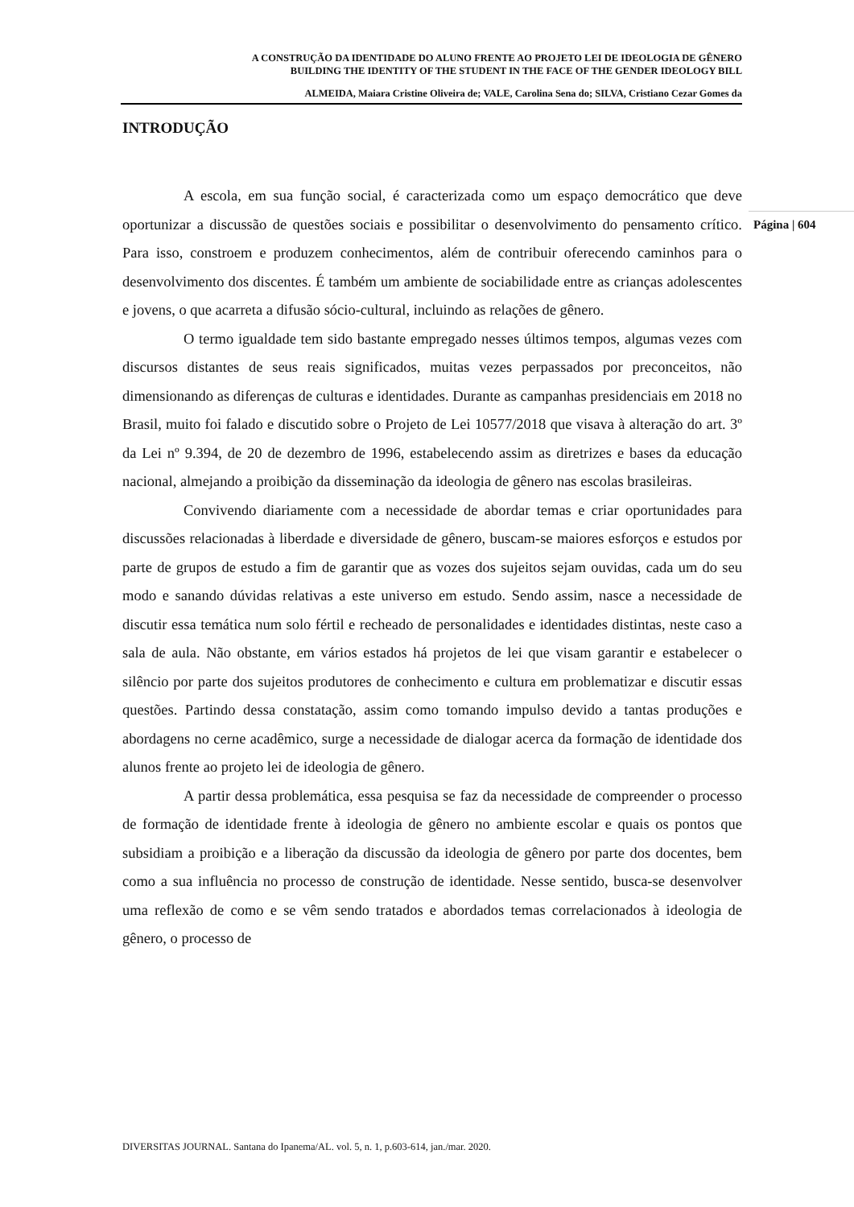A CONSTRUÇÃO DA IDENTIDADE DO ALUNO FRENTE AO PROJETO LEI DE IDEOLOGIA DE GÊNERO
BUILDING THE IDENTITY OF THE STUDENT IN THE FACE OF THE GENDER IDEOLOGY BILL
ALMEIDA, Maiara Cristine Oliveira de; VALE, Carolina Sena do; SILVA, Cristiano Cezar Gomes da
INTRODUÇÃO
A escola, em sua função social, é caracterizada como um espaço democrático que deve oportunizar a discussão de questões sociais e possibilitar o desenvolvimento do pensamento crítico. Para isso, constroem e produzem conhecimentos, além de contribuir oferecendo caminhos para o desenvolvimento dos discentes. É também um ambiente de sociabilidade entre as crianças adolescentes e jovens, o que acarreta a difusão sócio-cultural, incluindo as relações de gênero.
O termo igualdade tem sido bastante empregado nesses últimos tempos, algumas vezes com discursos distantes de seus reais significados, muitas vezes perpassados por preconceitos, não dimensionando as diferenças de culturas e identidades. Durante as campanhas presidenciais em 2018 no Brasil, muito foi falado e discutido sobre o Projeto de Lei 10577/2018 que visava à alteração do art. 3º da Lei nº 9.394, de 20 de dezembro de 1996, estabelecendo assim as diretrizes e bases da educação nacional, almejando a proibição da disseminação da ideologia de gênero nas escolas brasileiras.
Convivendo diariamente com a necessidade de abordar temas e criar oportunidades para discussões relacionadas à liberdade e diversidade de gênero, buscam-se maiores esforços e estudos por parte de grupos de estudo a fim de garantir que as vozes dos sujeitos sejam ouvidas, cada um do seu modo e sanando dúvidas relativas a este universo em estudo. Sendo assim, nasce a necessidade de discutir essa temática num solo fértil e recheado de personalidades e identidades distintas, neste caso a sala de aula. Não obstante, em vários estados há projetos de lei que visam garantir e estabelecer o silêncio por parte dos sujeitos produtores de conhecimento e cultura em problematizar e discutir essas questões. Partindo dessa constatação, assim como tomando impulso devido a tantas produções e abordagens no cerne acadêmico, surge a necessidade de dialogar acerca da formação de identidade dos alunos frente ao projeto lei de ideologia de gênero.
A partir dessa problemática, essa pesquisa se faz da necessidade de compreender o processo de formação de identidade frente à ideologia de gênero no ambiente escolar e quais os pontos que subsidiam a proibição e a liberação da discussão da ideologia de gênero por parte dos docentes, bem como a sua influência no processo de construção de identidade. Nesse sentido, busca-se desenvolver uma reflexão de como e se vêm sendo tratados e abordados temas correlacionados à ideologia de gênero, o processo de
Página | 604
DIVERSITAS JOURNAL. Santana do Ipanema/AL. vol. 5, n. 1, p.603-614, jan./mar. 2020.